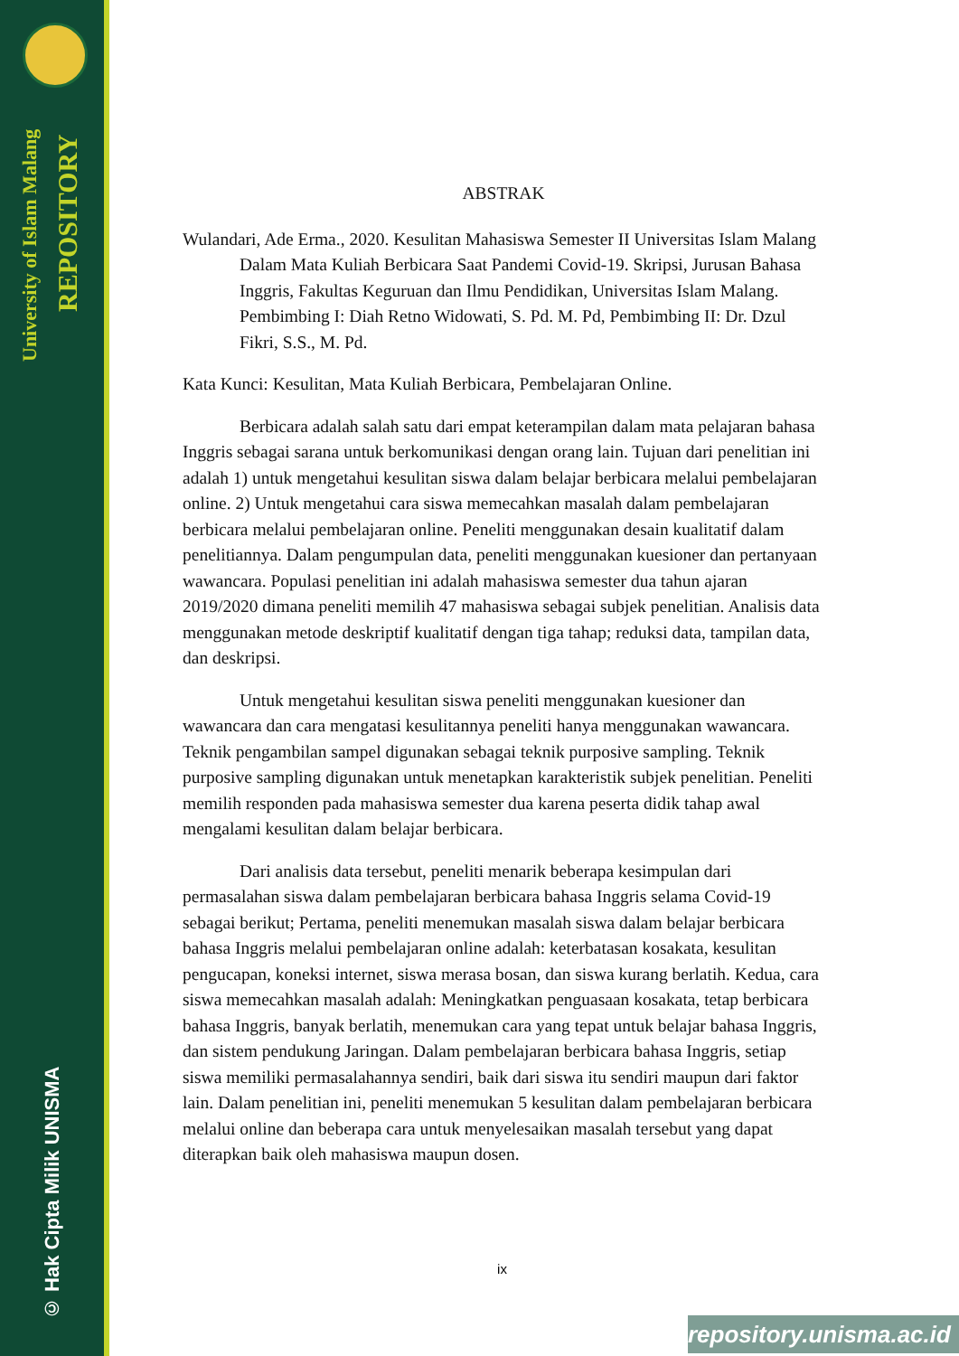University of Islam Malang
REPOSITORY
© Hak Cipta Milik UNISMA
ABSTRAK
Wulandari, Ade Erma., 2020. Kesulitan Mahasiswa Semester II Universitas Islam Malang Dalam Mata Kuliah Berbicara Saat Pandemi Covid-19. Skripsi, Jurusan Bahasa Inggris, Fakultas Keguruan dan Ilmu Pendidikan, Universitas Islam Malang. Pembimbing I: Diah Retno Widowati, S. Pd. M. Pd, Pembimbing II: Dr. Dzul Fikri, S.S., M. Pd.
Kata Kunci: Kesulitan, Mata Kuliah Berbicara, Pembelajaran Online.
Berbicara adalah salah satu dari empat keterampilan dalam mata pelajaran bahasa Inggris sebagai sarana untuk berkomunikasi dengan orang lain. Tujuan dari penelitian ini adalah 1) untuk mengetahui kesulitan siswa dalam belajar berbicara melalui pembelajaran online. 2) Untuk mengetahui cara siswa memecahkan masalah dalam pembelajaran berbicara melalui pembelajaran online. Peneliti menggunakan desain kualitatif dalam penelitiannya. Dalam pengumpulan data, peneliti menggunakan kuesioner dan pertanyaan wawancara. Populasi penelitian ini adalah mahasiswa semester dua tahun ajaran 2019/2020 dimana peneliti memilih 47 mahasiswa sebagai subjek penelitian. Analisis data menggunakan metode deskriptif kualitatif dengan tiga tahap; reduksi data, tampilan data, dan deskripsi.
Untuk mengetahui kesulitan siswa peneliti menggunakan kuesioner dan wawancara dan cara mengatasi kesulitannya peneliti hanya menggunakan wawancara. Teknik pengambilan sampel digunakan sebagai teknik purposive sampling. Teknik purposive sampling digunakan untuk menetapkan karakteristik subjek penelitian. Peneliti memilih responden pada mahasiswa semester dua karena peserta didik tahap awal mengalami kesulitan dalam belajar berbicara.
Dari analisis data tersebut, peneliti menarik beberapa kesimpulan dari permasalahan siswa dalam pembelajaran berbicara bahasa Inggris selama Covid-19 sebagai berikut; Pertama, peneliti menemukan masalah siswa dalam belajar berbicara bahasa Inggris melalui pembelajaran online adalah: keterbatasan kosakata, kesulitan pengucapan, koneksi internet, siswa merasa bosan, dan siswa kurang berlatih. Kedua, cara siswa memecahkan masalah adalah: Meningkatkan penguasaan kosakata, tetap berbicara bahasa Inggris, banyak berlatih, menemukan cara yang tepat untuk belajar bahasa Inggris, dan sistem pendukung Jaringan. Dalam pembelajaran berbicara bahasa Inggris, setiap siswa memiliki permasalahannya sendiri, baik dari siswa itu sendiri maupun dari faktor lain. Dalam penelitian ini, peneliti menemukan 5 kesulitan dalam pembelajaran berbicara melalui online dan beberapa cara untuk menyelesaikan masalah tersebut yang dapat diterapkan baik oleh mahasiswa maupun dosen.
ix
repository.unisma.ac.id